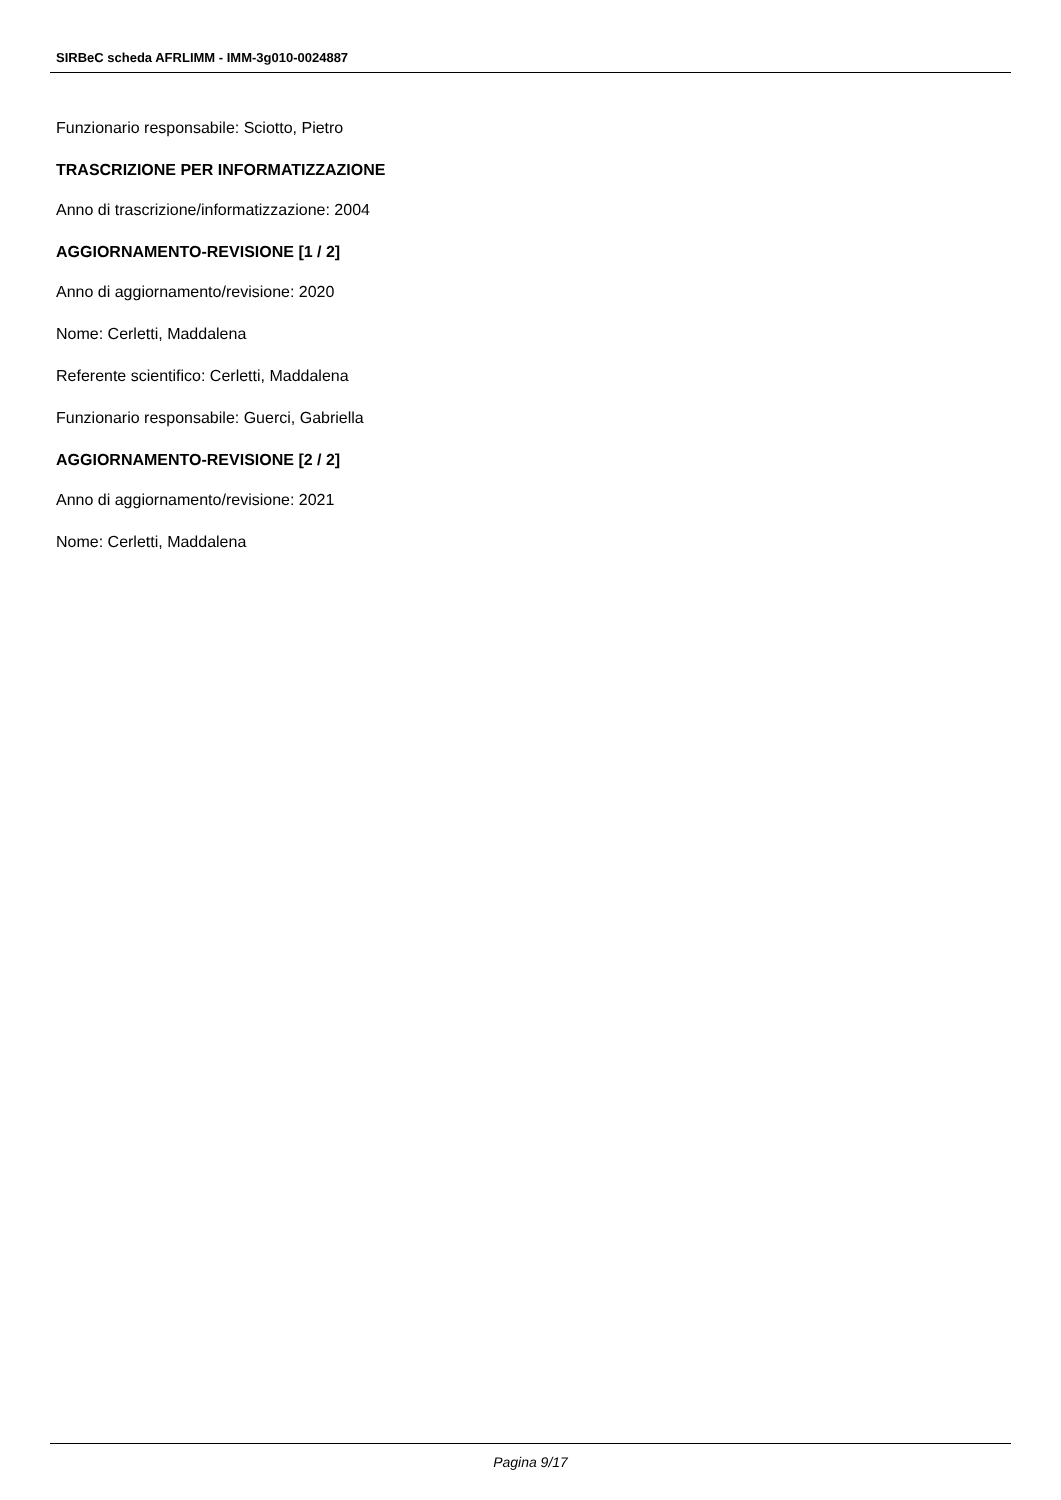SIRBeC scheda AFRLIMM - IMM-3g010-0024887
Funzionario responsabile: Sciotto, Pietro
TRASCRIZIONE PER INFORMATIZZAZIONE
Anno di trascrizione/informatizzazione: 2004
AGGIORNAMENTO-REVISIONE [1 / 2]
Anno di aggiornamento/revisione: 2020
Nome: Cerletti, Maddalena
Referente scientifico: Cerletti, Maddalena
Funzionario responsabile: Guerci, Gabriella
AGGIORNAMENTO-REVISIONE [2 / 2]
Anno di aggiornamento/revisione: 2021
Nome: Cerletti, Maddalena
Pagina 9/17